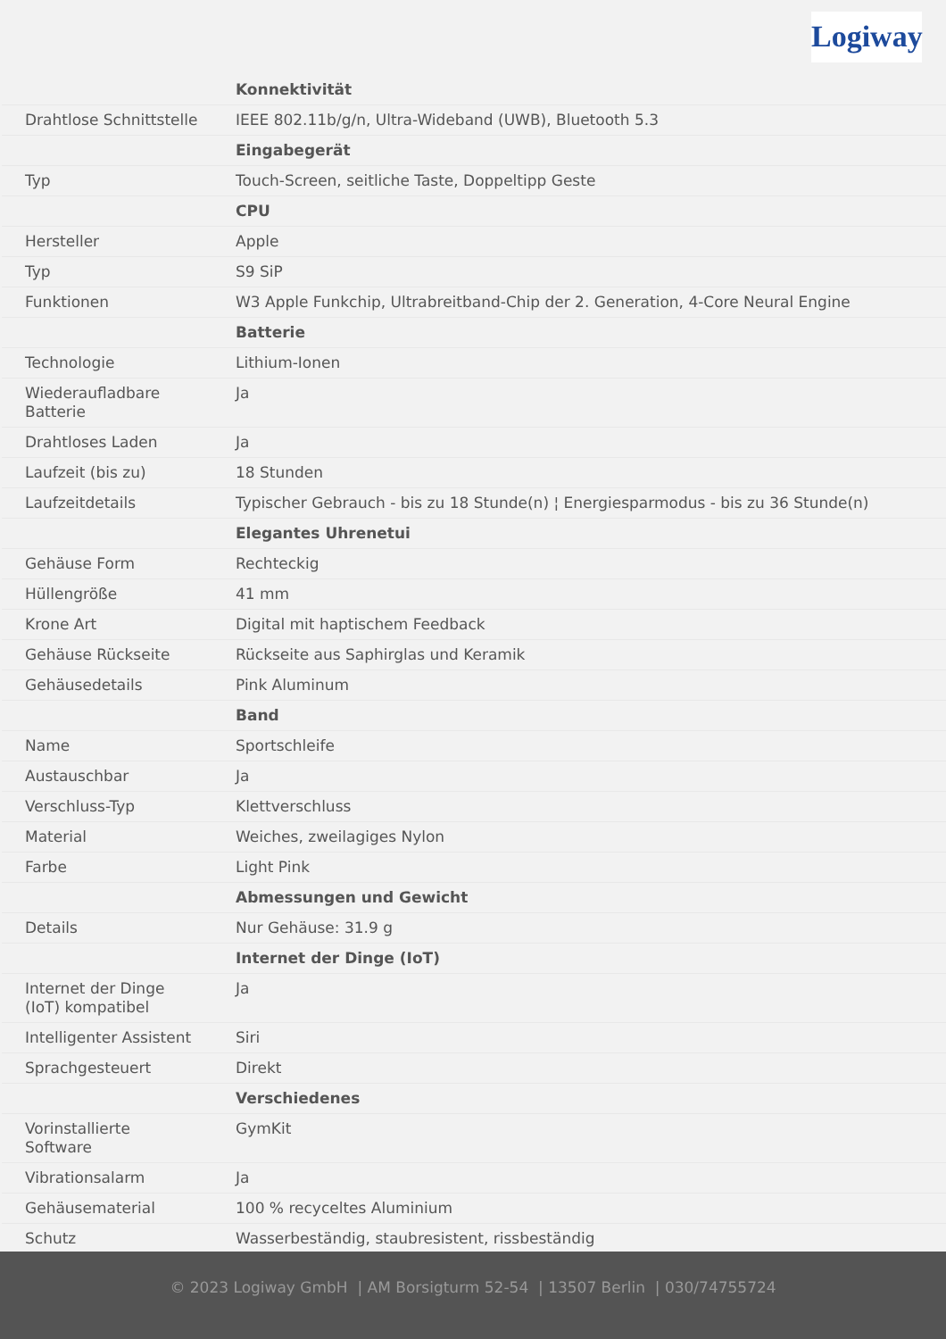Logiway
| | Konnektivität |
| Drahtlose Schnittstelle | IEEE 802.11b/g/n, Ultra-Wideband (UWB), Bluetooth 5.3 |
| | Eingabegerät |
| Typ | Touch-Screen, seitliche Taste, Doppeltipp Geste |
| | CPU |
| Hersteller | Apple |
| Typ | S9 SiP |
| Funktionen | W3 Apple Funkchip, Ultrabreitband-Chip der 2. Generation, 4-Core Neural Engine |
| | Batterie |
| Technologie | Lithium-Ionen |
| Wiederaufladbare Batterie | Ja |
| Drahtloses Laden | Ja |
| Laufzeit (bis zu) | 18 Stunden |
| Laufzeitdetails | Typischer Gebrauch - bis zu 18 Stunde(n) ¦ Energiesparmodus - bis zu 36 Stunde(n) |
| | Elegantes Uhrenetui |
| Gehäuse Form | Rechteckig |
| Hüllengröße | 41 mm |
| Krone Art | Digital mit haptischem Feedback |
| Gehäuse Rückseite | Rückseite aus Saphirglas und Keramik |
| Gehäusedetails | Pink Aluminum |
| | Band |
| Name | Sportschleife |
| Austauschbar | Ja |
| Verschluss-Typ | Klettverschluss |
| Material | Weiches, zweilagiges Nylon |
| Farbe | Light Pink |
| | Abmessungen und Gewicht |
| Details | Nur Gehäuse: 31.9 g |
| | Internet der Dinge (IoT) |
| Internet der Dinge (IoT) kompatibel | Ja |
| Intelligenter Assistent | Siri |
| Sprachgesteuert | Direkt |
| | Verschiedenes |
| Vorinstallierte Software | GymKit |
| Vibrationsalarm | Ja |
| Gehäusematerial | 100 % recyceltes Aluminium |
| Schutz | Wasserbeständig, staubresistent, rissbeständig |
© 2023 Logiway GmbH | AM Borsigturm 52-54 | 13507 Berlin | 030/74755724